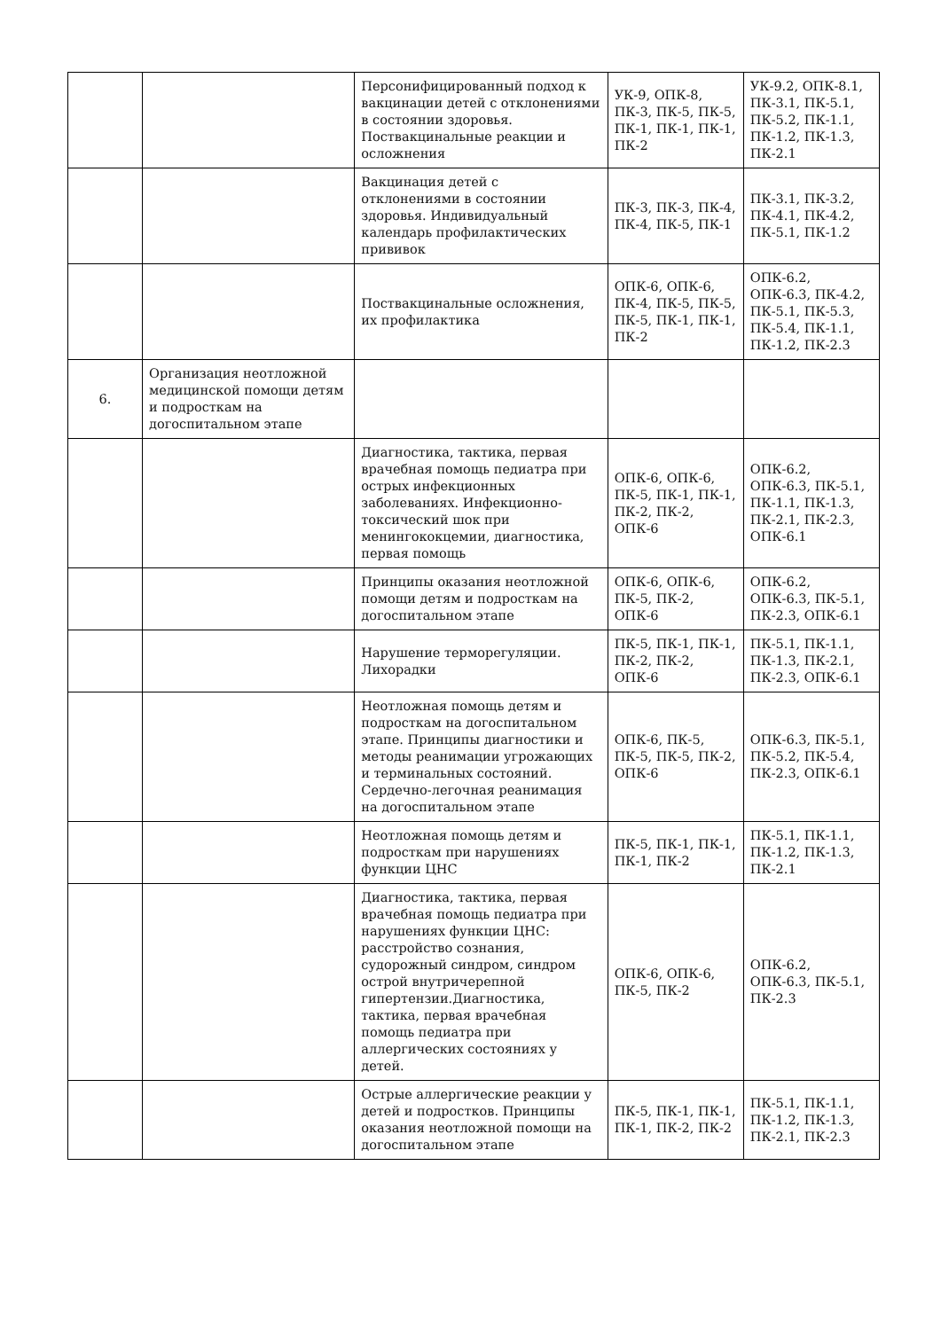| | | Персонифицированный подход к вакцинации детей с отклонениями в состоянии здоровья. Поствакцинальные реакции и осложнения | УК-9, ОПК-8, ПК-3, ПК-5, ПК-5, ПК-1, ПК-1, ПК-1, ПК-2 | УК-9.2, ОПК-8.1, ПК-3.1, ПК-5.1, ПК-5.2, ПК-1.1, ПК-1.2, ПК-1.3, ПК-2.1 |
| | | Вакцинация детей с отклонениями в состоянии здоровья. Индивидуальный календарь профилактических прививок | ПК-3, ПК-3, ПК-4, ПК-4, ПК-5, ПК-1 | ПК-3.1, ПК-3.2, ПК-4.1, ПК-4.2, ПК-5.1, ПК-1.2 |
| | | Поствакцинальные осложнения, их профилактика | ОПК-6, ОПК-6, ПК-4, ПК-5, ПК-5, ПК-5, ПК-1, ПК-1, ПК-2 | ОПК-6.2, ОПК-6.3, ПК-4.2, ПК-5.1, ПК-5.3, ПК-5.4, ПК-1.1, ПК-1.2, ПК-2.3 |
| 6. | Организация неотложной медицинской помощи детям и подросткам на догоспитальном этапе | | | |
| | | Диагностика, тактика, первая врачебная помощь педиатра при острых инфекционных заболеваниях. Инфекционно-токсический шок при менингококцемии, диагностика, первая помощь | ОПК-6, ОПК-6, ПК-5, ПК-1, ПК-1, ПК-2, ПК-2, ОПК-6 | ОПК-6.2, ОПК-6.3, ПК-5.1, ПК-1.1, ПК-1.3, ПК-2.1, ПК-2.3, ОПК-6.1 |
| | | Принципы оказания неотложной помощи детям и подросткам на догоспитальном этапе | ОПК-6, ОПК-6, ПК-5, ПК-2, ОПК-6 | ОПК-6.2, ОПК-6.3, ПК-5.1, ПК-2.3, ОПК-6.1 |
| | | Нарушение терморегуляции. Лихорадки | ПК-5, ПК-1, ПК-1, ПК-2, ПК-2, ОПК-6 | ПК-5.1, ПК-1.1, ПК-1.3, ПК-2.1, ПК-2.3, ОПК-6.1 |
| | | Неотложная помощь детям и подросткам на догоспитальном этапе. Принципы диагностики и методы реанимации угрожающих и терминальных состояний. Сердечно-легочная реанимация на догоспитальном этапе | ОПК-6, ПК-5, ПК-5, ПК-5, ПК-2, ОПК-6 | ОПК-6.3, ПК-5.1, ПК-5.2, ПК-5.4, ПК-2.3, ОПК-6.1 |
| | | Неотложная помощь детям и подросткам при нарушениях функции ЦНС | ПК-5, ПК-1, ПК-1, ПК-1, ПК-2 | ПК-5.1, ПК-1.1, ПК-1.2, ПК-1.3, ПК-2.1 |
| | | Диагностика, тактика, первая врачебная помощь педиатра при нарушениях функции ЦНС: расстройство сознания, судорожный синдром, синдром острой внутричерепной гипертензии.Диагностика, тактика, первая врачебная помощь педиатра при аллергических состояниях у детей. | ОПК-6, ОПК-6, ПК-5, ПК-2 | ОПК-6.2, ОПК-6.3, ПК-5.1, ПК-2.3 |
| | | Острые аллергические реакции у детей и подростков. Принципы оказания неотложной помощи на догоспитальном этапе | ПК-5, ПК-1, ПК-1, ПК-1, ПК-2, ПК-2 | ПК-5.1, ПК-1.1, ПК-1.2, ПК-1.3, ПК-2.1, ПК-2.3 |